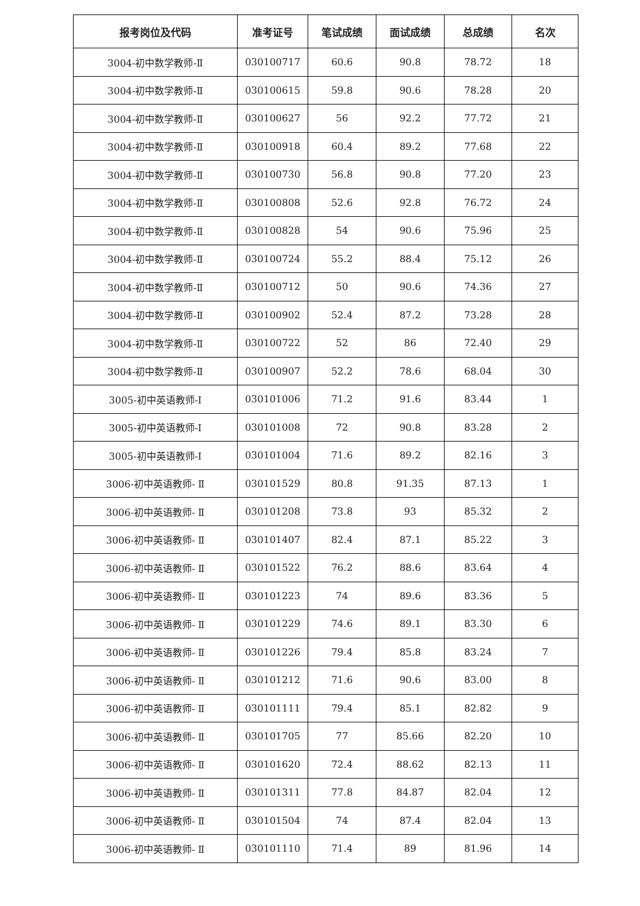| 报考岗位及代码 | 准考证号 | 笔试成绩 | 面试成绩 | 总成绩 | 名次 |
| --- | --- | --- | --- | --- | --- |
| 3004-初中数学教师-Ⅱ | 030100717 | 60.6 | 90.8 | 78.72 | 18 |
| 3004-初中数学教师-Ⅱ | 030100615 | 59.8 | 90.6 | 78.28 | 20 |
| 3004-初中数学教师-Ⅱ | 030100627 | 56 | 92.2 | 77.72 | 21 |
| 3004-初中数学教师-Ⅱ | 030100918 | 60.4 | 89.2 | 77.68 | 22 |
| 3004-初中数学教师-Ⅱ | 030100730 | 56.8 | 90.8 | 77.20 | 23 |
| 3004-初中数学教师-Ⅱ | 030100808 | 52.6 | 92.8 | 76.72 | 24 |
| 3004-初中数学教师-Ⅱ | 030100828 | 54 | 90.6 | 75.96 | 25 |
| 3004-初中数学教师-Ⅱ | 030100724 | 55.2 | 88.4 | 75.12 | 26 |
| 3004-初中数学教师-Ⅱ | 030100712 | 50 | 90.6 | 74.36 | 27 |
| 3004-初中数学教师-Ⅱ | 030100902 | 52.4 | 87.2 | 73.28 | 28 |
| 3004-初中数学教师-Ⅱ | 030100722 | 52 | 86 | 72.40 | 29 |
| 3004-初中数学教师-Ⅱ | 030100907 | 52.2 | 78.6 | 68.04 | 30 |
| 3005-初中英语教师-Ⅰ | 030101006 | 71.2 | 91.6 | 83.44 | 1 |
| 3005-初中英语教师-Ⅰ | 030101008 | 72 | 90.8 | 83.28 | 2 |
| 3005-初中英语教师-Ⅰ | 030101004 | 71.6 | 89.2 | 82.16 | 3 |
| 3006-初中英语教师- Ⅱ | 030101529 | 80.8 | 91.35 | 87.13 | 1 |
| 3006-初中英语教师- Ⅱ | 030101208 | 73.8 | 93 | 85.32 | 2 |
| 3006-初中英语教师- Ⅱ | 030101407 | 82.4 | 87.1 | 85.22 | 3 |
| 3006-初中英语教师- Ⅱ | 030101522 | 76.2 | 88.6 | 83.64 | 4 |
| 3006-初中英语教师- Ⅱ | 030101223 | 74 | 89.6 | 83.36 | 5 |
| 3006-初中英语教师- Ⅱ | 030101229 | 74.6 | 89.1 | 83.30 | 6 |
| 3006-初中英语教师- Ⅱ | 030101226 | 79.4 | 85.8 | 83.24 | 7 |
| 3006-初中英语教师- Ⅱ | 030101212 | 71.6 | 90.6 | 83.00 | 8 |
| 3006-初中英语教师- Ⅱ | 030101111 | 79.4 | 85.1 | 82.82 | 9 |
| 3006-初中英语教师- Ⅱ | 030101705 | 77 | 85.66 | 82.20 | 10 |
| 3006-初中英语教师- Ⅱ | 030101620 | 72.4 | 88.62 | 82.13 | 11 |
| 3006-初中英语教师- Ⅱ | 030101311 | 77.8 | 84.87 | 82.04 | 12 |
| 3006-初中英语教师- Ⅱ | 030101504 | 74 | 87.4 | 82.04 | 13 |
| 3006-初中英语教师- Ⅱ | 030101110 | 71.4 | 89 | 81.96 | 14 |